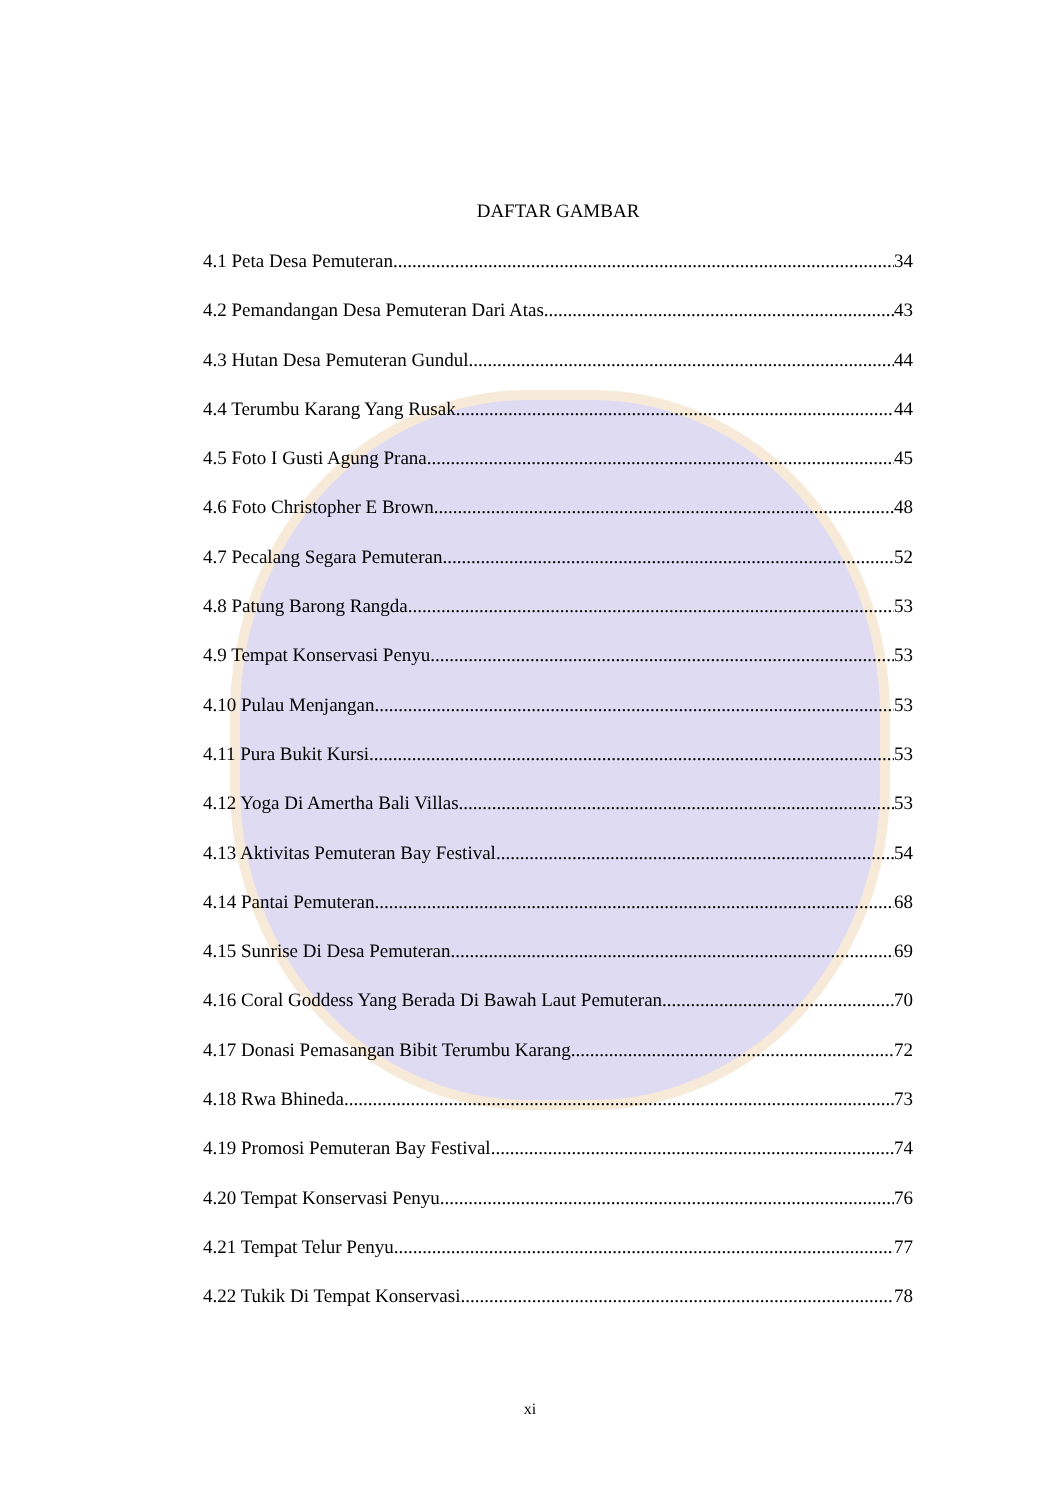DAFTAR GAMBAR
4.1 Peta Desa Pemuteran 34
4.2 Pemandangan Desa Pemuteran Dari Atas 43
4.3 Hutan Desa Pemuteran Gundul 44
4.4 Terumbu Karang Yang Rusak 44
4.5 Foto I Gusti Agung Prana 45
4.6 Foto Christopher E Brown 48
4.7 Pecalang Segara Pemuteran 52
4.8 Patung Barong Rangda 53
4.9 Tempat Konservasi Penyu 53
4.10 Pulau Menjangan 53
4.11 Pura Bukit Kursi 53
4.12 Yoga Di Amertha Bali Villas 53
4.13 Aktivitas Pemuteran Bay Festival 54
4.14 Pantai Pemuteran 68
4.15 Sunrise Di Desa Pemuteran 69
4.16 Coral Goddess Yang Berada Di Bawah Laut Pemuteran 70
4.17 Donasi Pemasangan Bibit Terumbu Karang 72
4.18 Rwa Bhineda 73
4.19 Promosi Pemuteran Bay Festival 74
4.20 Tempat Konservasi Penyu 76
4.21 Tempat Telur Penyu 77
4.22 Tukik Di Tempat Konservasi 78
xi